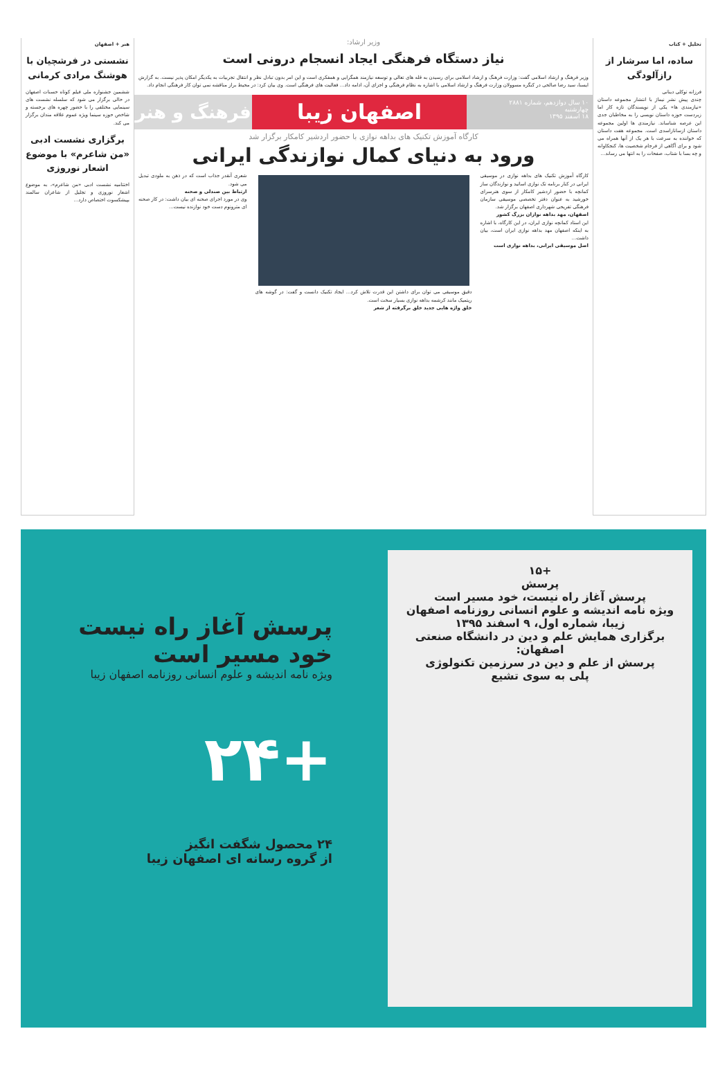تحلیل + کتاب
ساده، اما سرشار از رازآلودگی
فرزانه توکلی دینانی
چندی پیش نشر نیماژ با انتشار مجموعه داستان «نیازمندی ها» یکی از نویسندگان تازه کار اما زبردست حوزه داستان نویسی را به مخاطبان جدی این عرصه شناساند. نیازمندی ها اولین مجموعه داستان ازسانازاسدی است. مجموعه هفت داستان که خواننده به سرعت با هر یک از آنها همراه می شود و برای آگاهی از فرجام شخصیت ها، کنجکاوانه و چه بسا با شتاب، صفحات را به انتها می رساند...
وزیر ارشاد:
نیاز دستگاه فرهنگی ایجاد انسجام درونی است
وزیر فرهنگ و ارشاد اسلامی گفت: وزارت فرهنگ و ارشاد اسلامی برای رسیدن به قله های تعالی و توسعه نیازمند همگرایی و همفکری است و این امر بدون تبادل نظر و انتقال تجربیات به یکدیگر امکان پذیر نیست. به گزارش ایسنا، سید رضا صالحی در کنگره مسوولان وزارت فرهنگ و ارشاد اسلامی با اشاره به نظام فرهنگی و اجزای آن، ادامه داد... فعالیت های فرهنگی است. وی بیان کرد: در محیط براز مناقشه نمی توان کار فرهنگی انجام داد.
۱۰ سال دوازدهم، شماره ۲۸۸۱
چهارشنبه
۱۸ اسفند ۱۳۹۵
اصفهان زیبا
فرهنگ و هنر
کارگاه آموزش تکنیک های بداهه نوازی با حضور اردشیر کامکار برگزار شد
ورود به دنیای کمال نوازندگی ایرانی
کارگاه آموزش تکنیک های بداهه نوازی در موسیقی ایرانی در کنار برنامه تک نوازی اساتید و نوازندگان ساز کمانچه با حضور اردشیر کامکار از سوی هنرسرای خورشید به عنوان دفتر تخصصی موسیقی سازمان فرهنگی تفریحی شهرداری اصفهان برگزار شد.
اصفهان، مهد بداهه نوازان بزرگ کشور
این استاد کمانچه نوازی ایران، در این کارگاه، با اشاره به اینکه اصفهان مهد بداهه نوازی ایران است، بیان داشت...
اصل موسیقی ایرانی، بداهه نوازی است
دقیق موسیقی می توان برای داشتن این قدرت تلاش کرد... ایجاد تکنیک دانست و گفت: در گوشه های ریتمیک مانند کرشمه بداهه نوازی بسیار سخت است.
خلق واژه هایی جدید خلق برگرفته از شعر
شعری آنقدر جذاب است که در ذهن به ملودی تبدیل می شود.
ارتباط بین صندلی و صحنه
وی در مورد اجرای صحنه ای بیان داشت: در کار صحنه ای مترونوم دست خود نوازنده نیست...
هنر + اصفهان
نشستی در فرشچیان با هوشنگ مرادی کرمانی
ششمین جشنواره ملی فیلم کوتاه حسنات اصفهان در حالی برگزار می شود که سلسله نشست های سینمایی مختلفی را با حضور چهره های برجسته و شاخص حوزه سینما ویژه عموم علاقه مندان برگزار می کند.
برگزاری نشست ادبی «من شاعرم» با موضوع اشعار نوروزی
اختتامیه نشست ادبی «من شاعرم»، به موضوع اشعار نوروزی و تجلیل از شاعران سالمند بپیشکسوت اختصاص دارد...
+۱۵
پرسش
پرسش آغاز راه نیست، خود مسیر است
ویژه نامه اندیشه و علوم انسانی روزنامه اصفهان زیبا، شماره اول، ۹ اسفند ۱۳۹۵
برگزاری همایش علم و دین در دانشگاه صنعتی اصفهان:
پرسش از علم و دین در سرزمین تکنولوژی
پلی به سوی تشیع
پرسش آغاز راه نیست
خود مسیر است
ویژه نامه اندیشه و علوم انسانی روزنامه اصفهان زیبا
+۲۴
۲۴ محصول شگفت انگیز
از گروه رسانه ای اصفهان زیبا